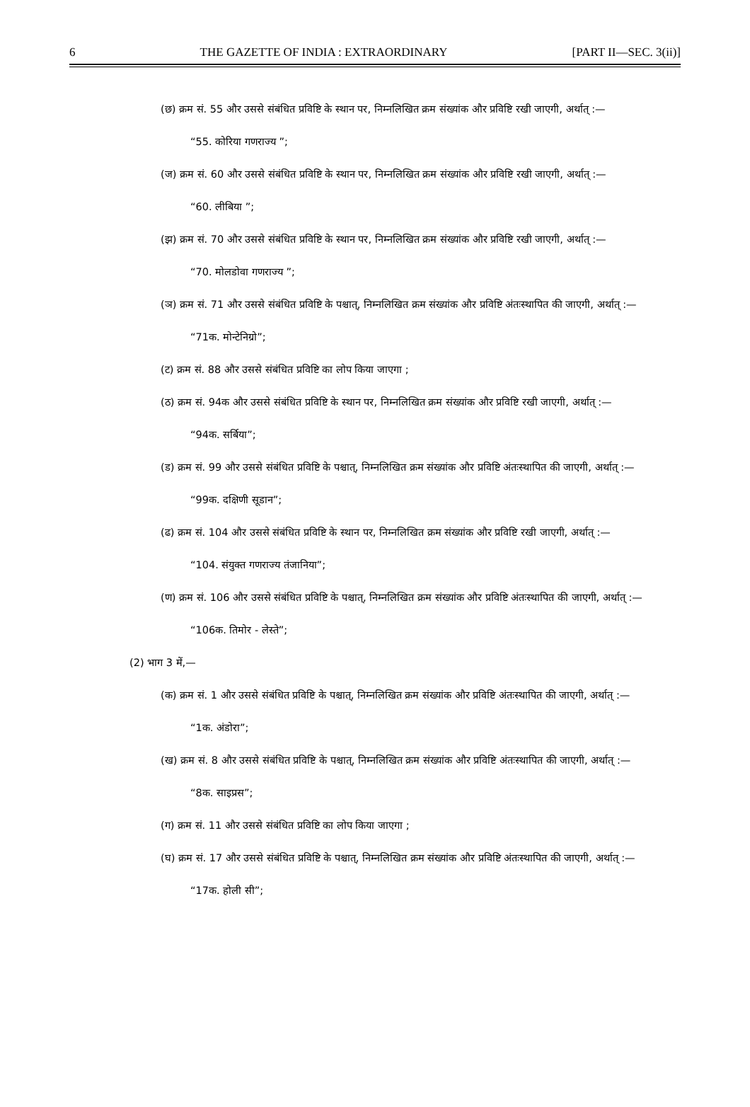6 THE GAZETTE OF INDIA : EXTRAORDINARY [PART II—SEC. 3(ii)]
(छ) क्रम सं. 55 और उससे संबंधित प्रविष्टि के स्थान पर, निम्नलिखित क्रम संख्यांक और प्रविष्टि रखी जाएगी, अर्थात् :—
“55. कोरिया गणराज्य ”;
(ज) क्रम सं. 60 और उससे संबंधित प्रविष्टि के स्थान पर, निम्नलिखित क्रम संख्यांक और प्रविष्टि रखी जाएगी, अर्थात् :—
“60. लीबिया ”;
(झ) क्रम सं. 70 और उससे संबंधित प्रविष्टि के स्थान पर, निम्नलिखित क्रम संख्यांक और प्रविष्टि रखी जाएगी, अर्थात् :—
“70. मोलडोवा गणराज्य ”;
(ञ) क्रम सं. 71 और उससे संबंधित प्रविष्टि के पश्चात्, निम्नलिखित क्रम संख्यांक और प्रविष्टि अंतःस्थापित की जाएगी, अर्थात् :—
“71क. मोन्टेनिग्रो”;
(ट) क्रम सं. 88 और उससे संबंधित प्रविष्टि का लोप किया जाएगा ;
(ठ) क्रम सं. 94क और उससे संबंधित प्रविष्टि के स्थान पर, निम्नलिखित क्रम संख्यांक और प्रविष्टि रखी जाएगी, अर्थात् :—
“94क. सर्बिया”;
(ड) क्रम सं. 99 और उससे संबंधित प्रविष्टि के पश्चात्, निम्नलिखित क्रम संख्यांक और प्रविष्टि अंतःस्थापित की जाएगी, अर्थात् :—
“99क. दक्षिणी सूडान”;
(ढ) क्रम सं. 104 और उससे संबंधित प्रविष्टि के स्थान पर, निम्नलिखित क्रम संख्यांक और प्रविष्टि रखी जाएगी, अर्थात् :—
“104. संयुक्त गणराज्य तंजानिया”;
(ण) क्रम सं. 106 और उससे संबंधित प्रविष्टि के पश्चात्, निम्नलिखित क्रम संख्यांक और प्रविष्टि अंतःस्थापित की जाएगी, अर्थात् :—
“106क. तिमोर - लेस्ते”;
(2) भाग 3 में,—
(क) क्रम सं. 1 और उससे संबंधित प्रविष्टि के पश्चात्, निम्नलिखित क्रम संख्यांक और प्रविष्टि अंतःस्थापित की जाएगी, अर्थात् :—
“1क. अंडोरा”;
(ख) क्रम सं. 8 और उससे संबंधित प्रविष्टि के पश्चात्, निम्नलिखित क्रम संख्यांक और प्रविष्टि अंतःस्थापित की जाएगी, अर्थात् :—
“8क. साइप्रस”;
(ग) क्रम सं. 11 और उससे संबंधित प्रविष्टि का लोप किया जाएगा ;
(घ) क्रम सं. 17 और उससे संबंधित प्रविष्टि के पश्चात्, निम्नलिखित क्रम संख्यांक और प्रविष्टि अंतःस्थापित की जाएगी, अर्थात् :—
“17क. होली सी”;